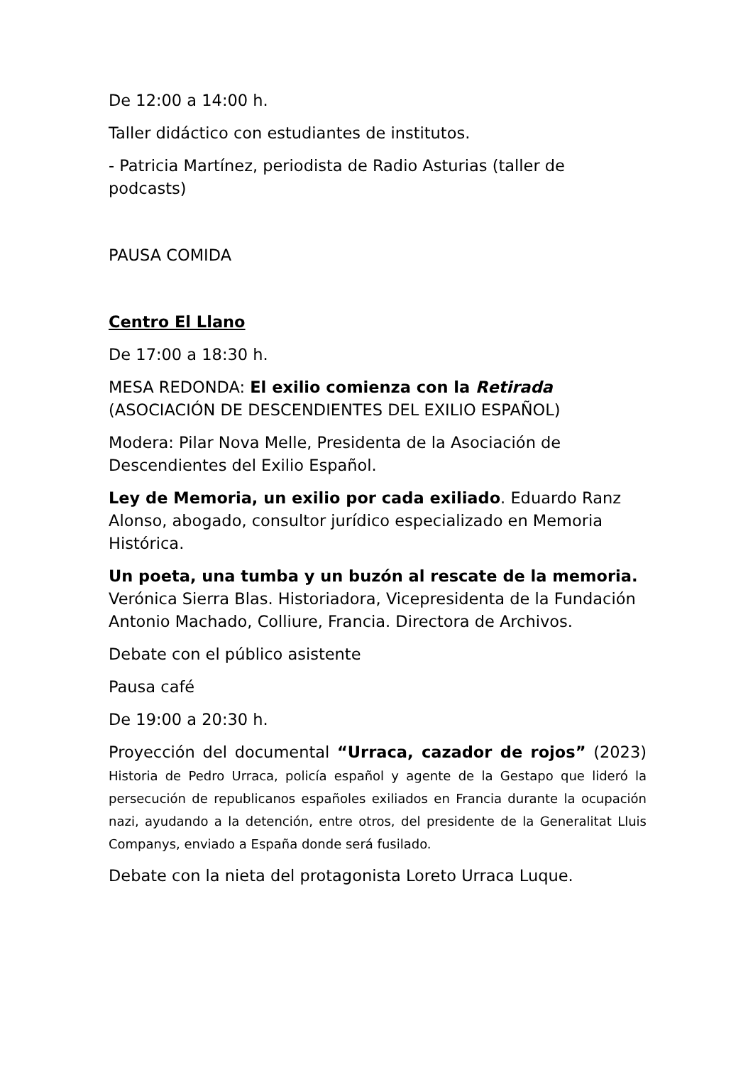De 12:00 a 14:00 h.
Taller didáctico con estudiantes de institutos.
- Patricia Martínez, periodista de Radio Asturias (taller de podcasts)
PAUSA COMIDA
Centro El Llano
De 17:00 a 18:30 h.
MESA REDONDA: El exilio comienza con la Retirada (ASOCIACIÓN DE DESCENDIENTES DEL EXILIO ESPAÑOL)
Modera: Pilar Nova Melle, Presidenta de la Asociación de Descendientes del Exilio Español.
Ley de Memoria, un exilio por cada exiliado. Eduardo Ranz Alonso, abogado, consultor jurídico especializado en Memoria Histórica.
Un poeta, una tumba y un buzón al rescate de la memoria. Verónica Sierra Blas. Historiadora, Vicepresidenta de la Fundación Antonio Machado, Colliure, Francia. Directora de Archivos.
Debate con el público asistente
Pausa café
De 19:00 a 20:30 h.
Proyección del documental “Urraca, cazador de rojos” (2023) Historia de Pedro Urraca, policía español y agente de la Gestapo que lideró la persecución de republicanos españoles exiliados en Francia durante la ocupación nazi, ayudando a la detención, entre otros, del presidente de la Generalitat Lluis Companys, enviado a España donde será fusilado.
Debate con la nieta del protagonista Loreto Urraca Luque.